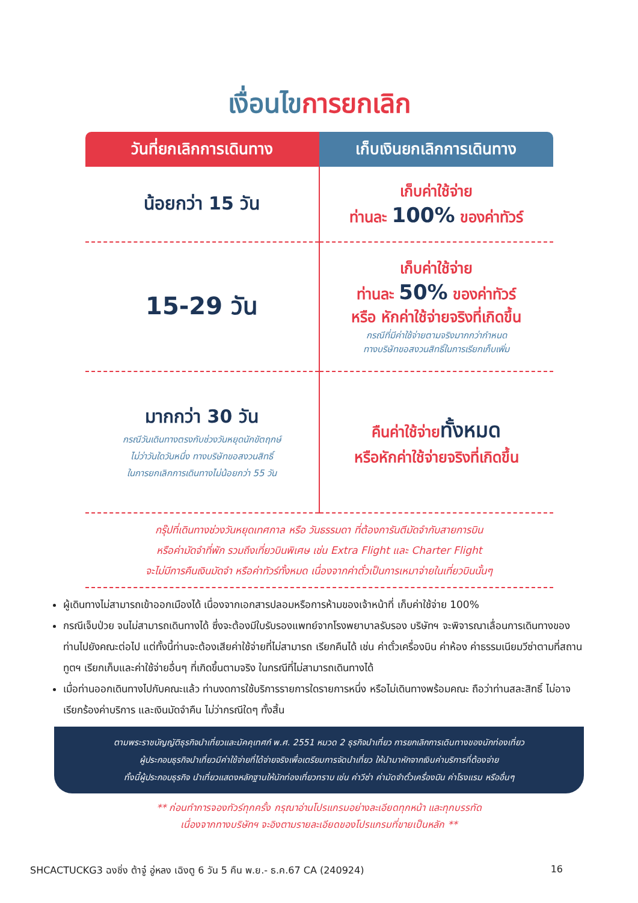เงื่อนไขการยกเลิก
| วันที่ยกเลิกการเดินทาง | เก็บเงินยกเลิกการเดินทาง |
| --- | --- |
| น้อยกว่า 15 วัน | เก็บค่าใช้จ่าย ท่านละ 100% ของค่าทัวร์ |
| 15-29 วัน | เก็บค่าใช้จ่าย ท่านละ 50% ของค่าทัวร์ หรือ หักค่าใช้จ่ายจริงที่เกิดขึ้น กรณีที่มีค่าใช้จ่ายตามจริงมากกว่ากำหนด ทางบริษัทขอสงวนสิทธิ์ในการเรียกเก็บเพิ่ม |
| มากกว่า 30 วัน กรณีวันเดินทางตรงกับช่วงวันหยุดนักขัตฤกษ์ ไม่ว่าวันใดวันหนึ่ง ทางบริษัทขอสงวนสิทธิ์ ในการยกเลิกการเดินทางไม่น้อยกว่า 55 วัน | คืนค่าใช้จ่าย ทั้งหมด หรือหักค่าใช้จ่ายจริงที่เกิดขึ้น |
กรุ๊ปที่เดินทางช่วงวันหยุดเทศกาล หรือ วันธรรมดา ที่ต้องการันตีมัดจำกับสายการบิน
หรือค่ามัดจำที่พัก รวมถึงเที่ยวบินพิเศษ เช่น Extra Flight และ Charter Flight
จะไม่มีการคืนเงินมัดจำ หรือค่าทัวร์ทั้งหมด เนื่องจากค่าตั๋วเป็นการเหมาจ่ายในเที่ยวบินนั้นๆ
ผู้เดินทางไม่สามารถเข้าออกเมืองได้ เนื่องจากเอกสารปลอมหรือการห้ามของเจ้าหน้าที่ เก็บค่าใช้จ่าย 100%
กรณีเจ็บป่วย จนไม่สามารถเดินทางได้ ซึ่งจะต้องมีใบรับรองแพทย์จากโรงพยาบาลรับรอง บริษัทฯ จะพิจารณาเลื่อนการเดินทางของท่านไปยังคณะต่อไป แต่ทั้งนี้ท่านจะต้องเสียค่าใช้จ่ายที่ไม่สามารถ เรียกคืนได้ เช่น ค่าตั๋วเครื่องบิน ค่าห้อง ค่าธรรมเนียมวีซ่าตามที่สถานทูตฯ เรียกเก็บและค่าใช้จ่ายอื่นๆ ที่เกิดขึ้นตามจริง ในกรณีที่ไม่สามารถเดินทางได้
เมื่อท่านออกเดินทางไปกับคณะแล้ว ท่านงดการใช้บริการรายการใดรายการหนึ่ง หรือไม่เดินทางพร้อมคณะ ถือว่าท่านสละสิทธิ์ ไม่อาจเรียกร้องค่าบริการ และเงินมัดจำคืน ไม่ว่ากรณีใดๆ ทั้งสิ้น
ตามพระราชบัญญัติธุรกิจนำเที่ยวและมัคคุเทศก์ พ.ศ. 2551 หมวด 2 ธุรกิจนำเที่ยว การยกเลิกการเดินทางของนักท่องเที่ยว
ผู้ประกอบธุรกิจนำเที่ยวมีค่าใช้จ่ายที่ได้จ่ายจริงเพื่อเตรียมการจัดนำเที่ยว ให้นำมาหักจากเงินค่าบริการที่ต้องจ่าย
ทั้งนี้ผู้ประกอบธุรกิจ นำเที่ยวแสดงหลักฐานให้นักท่องเที่ยวทราบ เช่น ค่าวีซ่า ค่ามัดจำตั๋วเครื่องบิน ค่าโรงแรม หรืออื่นๆ
** ก่อนทำการจองทัวร์ทุกครั้ง กรุณาอ่านโปรแกรมอย่างละเอียดทุกหน้า และทุกบรรทัด
เนื่องจากทางบริษัทฯ จะอิงตามรายละเอียดของโปรแกรมที่ขายเป็นหลัก **
SHCACTUCKG3 ฉงชิ่ง ต้าจู๋ อู่หลง เฉิงตู 6 วัน 5 คืน พ.ย.- ธ.ค.67 CA (240924) 16